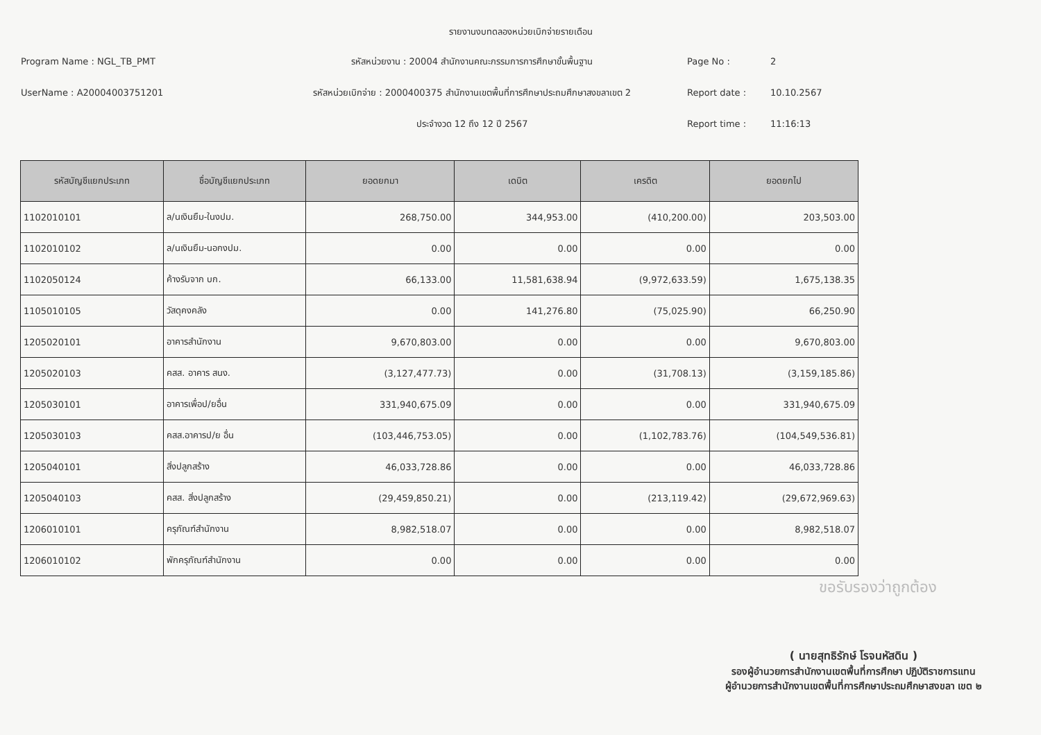รายงานงบทดลองหน่วยเบิกจ่ายรายเดือน
Program Name : NGL_TB_PMT รหัสหน่วยงาน : 20004 สำนักงานคณะกรรมการการศึกษาขั้นพื้นฐาน Page No : 2
UserName : A20004003751201
รหัสหน่วยเบิกจ่าย : 2000400375 สำนักงานเขตพื้นที่การศึกษาประถมศึกษาสงขลาเขต 2
Report date : 10.10.2567
ประจำงวด 12 ถึง 12 ปี 2567 Report time : 11:16:13
| รหัสบัญชีแยกประเภท | ชื่อบัญชีแยกประเภท | ยอดยกมา | เดบิต | เครดิต | ยอดยกไป |
| --- | --- | --- | --- | --- | --- |
| 1102010101 | ล/นเงินยืม-ในงปม. | 268,750.00 | 344,953.00 | (410,200.00) | 203,503.00 |
| 1102010102 | ล/นเงินยืม-นอกงปม. | 0.00 | 0.00 | 0.00 | 0.00 |
| 1102050124 | ค้างรับจาก บก. | 66,133.00 | 11,581,638.94 | (9,972,633.59) | 1,675,138.35 |
| 1105010105 | วัสดุคงคลัง | 0.00 | 141,276.80 | (75,025.90) | 66,250.90 |
| 1205020101 | อาคารสำนักงาน | 9,670,803.00 | 0.00 | 0.00 | 9,670,803.00 |
| 1205020103 | คสส. อาคาร สนง. | (3,127,477.73) | 0.00 | (31,708.13) | (3,159,185.86) |
| 1205030101 | อาคารเพื่อป/ยอื่น | 331,940,675.09 | 0.00 | 0.00 | 331,940,675.09 |
| 1205030103 | คสส.อาคารป/ย อื่น | (103,446,753.05) | 0.00 | (1,102,783.76) | (104,549,536.81) |
| 1205040101 | สิ่งปลูกสร้าง | 46,033,728.86 | 0.00 | 0.00 | 46,033,728.86 |
| 1205040103 | คสส. สิ่งปลูกสร้าง | (29,459,850.21) | 0.00 | (213,119.42) | (29,672,969.63) |
| 1206010101 | ครุภัณฑ์สำนักงาน | 8,982,518.07 | 0.00 | 0.00 | 8,982,518.07 |
| 1206010102 | พักครุภัณฑ์สำนักงาน | 0.00 | 0.00 | 0.00 | 0.00 |
ขอรับรองว่าถูกต้อง
( นายสุทธิรักษ์ โรจนหัสดิน )
รองผู้อำนวยการสำนักงานเขตพื้นที่การศึกษา ปฏิบัติราชการแทน
ผู้อำนวยการสำนักงานเขตพื้นที่การศึกษาประถมศึกษาสงขลา เขต ๒